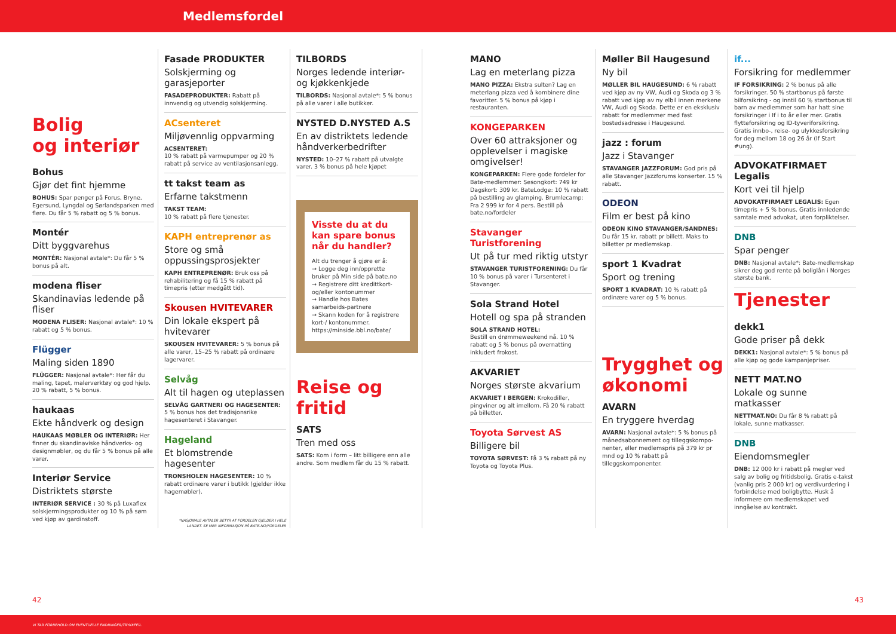Medlemsfordel
Bolig
og interiør
Bohus
Gjør det fint hjemme
BOHUS: Spar penger på Forus, Bryne, Egersund, Lyngdal og Sørlandsparken med flere. Du får 5 % rabatt og 5 % bonus.
Montér
Ditt byggvarehus
MONTÉR: Nasjonal avtale*: Du får 5 % bonus på alt.
modena fliser
Skandinavias ledende på fliser
MODENA FLISER: Nasjonal avtale*: 10 % rabatt og 5 % bonus.
Flügger
Maling siden 1890
FLÜGGER: Nasjonal avtale*: Her får du maling, tapet, malerverktøy og god hjelp. 20 % rabatt, 5 % bonus.
haukaas
Ekte håndverk og design
HAUKAAS MØBLER OG INTERIØR: Her finner du skandinaviske håndverks- og designmøbler, og du får 5 % bonus på alle varer.
Interiør Service
Distriktets største
INTERIØR SERVICE : 30 % på Luxaflex solskjermingsprodukter og 10 % på søm ved kjøp av gardinstoff.
Fasade PRODUKTER
Solskjerming og garasjeporter
FASADEPRODUKTER: Rabatt på innvendig og utvendig solskjerming.
ACsenteret
Miljøvennlig oppvarming
ACSENTERET:
10 % rabatt på varmepumper og 20 % rabatt på service av ventilasjonsanlegg.
tt takst team as
Erfarne takstmenn
TAKST TEAM:
10 % rabatt på flere tjenester.
KAPH entreprenør as
Store og små oppussingsprosjekter
KAPH ENTREPRENØR: Bruk oss på rehabilitering og få 15 % rabatt på timepris (etter medgått tid).
Skousen HVITEVARER
Din lokale ekspert på hvitevarer
SKOUSEN HVITEVARER: 5 % bonus på alle varer, 15–25 % rabatt på ordinære lagervarer.
Selvåg
Alt til hagen og uteplassen
SELVÅG GARTNERI OG HAGESENTER: 5 % bonus hos det tradisjonsrike hagesenteret i Stavanger.
Hageland
Et blomstrende hagesenter
TRONSHOLEN HAGESENTER: 10 % rabatt ordinære varer i butikk (gjelder ikke hagemøbler).
*NASJONALE AVTALER BETYR AT FORDELEN GJELDER I HELE LANDET. SE MER INFORMASJON PÅ BATE.NO/FORDELER
TILBORDS
Norges ledende interiør- og kjøkkenkjede
TILBORDS: Nasjonal avtale*: 5 % bonus på alle varer i alle butikker.
NYSTED D.NYSTED A.S
En av distriktets ledende håndverkerbedrifter
NYSTED: 10–27 % rabatt på utvalgte varer. 3 % bonus på hele kjøpet
Visste du at du kan spare bonus når du handler?
Alt du trenger å gjøre er å:
→ Logge deg inn/opprette bruker på Min side på bate.no
→ Registrere ditt kredittkort- og/eller kontonummer
→ Handle hos Bates samarbeids-partnere
→ Skann koden for å registrere kort-/ kontonummer.
https://minside.bbl.no/bate/
Reise og fritid
SATS
Tren med oss
SATS: Kom i form – litt billigere enn alle andre. Som medlem får du 15 % rabatt.
MANO
Lag en meterlang pizza
MANO PIZZA: Ekstra sulten? Lag en meterlang pizza ved å kombinere dine favoritter. 5 % bonus på kjøp i restauranten.
KONGEPARKEN
Over 60 attraksjoner og opplevelser i magiske omgivelser!
KONGEPARKEN: Flere gode fordeler for Bate-medlemmer: Sesongkort: 749 kr Dagskort: 309 kr. BateLodge: 10 % rabatt på bestilling av glamping. Brumlecamp: Fra 2 999 kr for 4 pers. Bestill på bate.no/fordeler
Stavanger Turistforening
Ut på tur med riktig utstyr
STAVANGER TURISTFORENING: Du får 10 % bonus på varer i Tursenteret i Stavanger.
Sola Strand Hotel
Hotell og spa på stranden
SOLA STRAND HOTEL:
Bestill en drømmeweekend nå. 10 % rabatt og 5 % bonus på overnatting inkludert frokost.
AKVARIET
Norges største akvarium
AKVARIET I BERGEN: Krokodiller, pingviner og alt imellom. Få 20 % rabatt på billetter.
Toyota Sørvest AS
Billigere bil
TOYOTA SØRVEST: Få 3 % rabatt på ny Toyota og Toyota Plus.
Møller Bil Haugesund
Ny bil
MØLLER BIL HAUGESUND: 6 % rabatt ved kjøp av ny VW, Audi og Skoda og 3 % rabatt ved kjøp av ny elbil innen merkene VW, Audi og Skoda. Dette er en eksklusiv rabatt for medlemmer med fast bostedsadresse i Haugesund.
jazz : forum
Jazz i Stavanger
STAVANGER JAZZFORUM: God pris på alle Stavanger Jazzforums konserter. 15 % rabatt.
ODEON
Film er best på kino
ODEON KINO STAVANGER/SANDNES: Du får 15 kr. rabatt pr billett. Maks to billetter pr medlemskap.
sport 1 Kvadrat
Sport og trening
SPORT 1 KVADRAT: 10 % rabatt på ordinære varer og 5 % bonus.
Trygghet og økonomi
AVARN
En tryggere hverdag
AVARN: Nasjonal avtale*: 5 % bonus på månedsabonnement og tilleggskompo-nenter, eller medlemspris på 379 kr pr mnd og 10 % rabatt på tilleggskomponenter.
if...
Forsikring for medlemmer
IF FORSIKRING: 2 % bonus på alle forsikringer. 50 % startbonus på første bilforsikring - og inntil 60 % startbonus til barn av medlemmer som har hatt sine forsikringer i If i to år eller mer. Gratis flytteforsikring og ID-tyveriforsikring. Gratis innbo-, reise- og ulykkesforsikring for deg mellom 18 og 26 år (If Start #ung).
ADVOKATFIRMAET Legalis
Kort vei til hjelp
ADVOKATFIRMAET LEGALIS: Egen timepris + 5 % bonus. Gratis innledende samtale med advokat, uten forpliktelser.
DNB
Spar penger
DNB: Nasjonal avtale*: Bate-medlemskap sikrer deg god rente på boliglån i Norges største bank.
Tjenester
dekk1
Gode priser på dekk
DEKK1: Nasjonal avtale*: 5 % bonus på alle kjøp og gode kampanjepriser.
NETT MAT.NO
Lokale og sunne matkasser
NETTMAT.NO: Du får 8 % rabatt på lokale, sunne matkasser.
DNB
Eiendomsmegler
DNB: 12 000 kr i rabatt på megler ved salg av bolig og fritidsbolig. Gratis e-takst (vanlig pris 2 000 kr) og verdivurdering i forbindelse med boligbytte. Husk å informere om medlemskapet ved inngåelse av kontrakt.
42 43
VI TAR FORBEHOLD OM EVENTUELLE ENDRINGER/TRYKKFEIL.